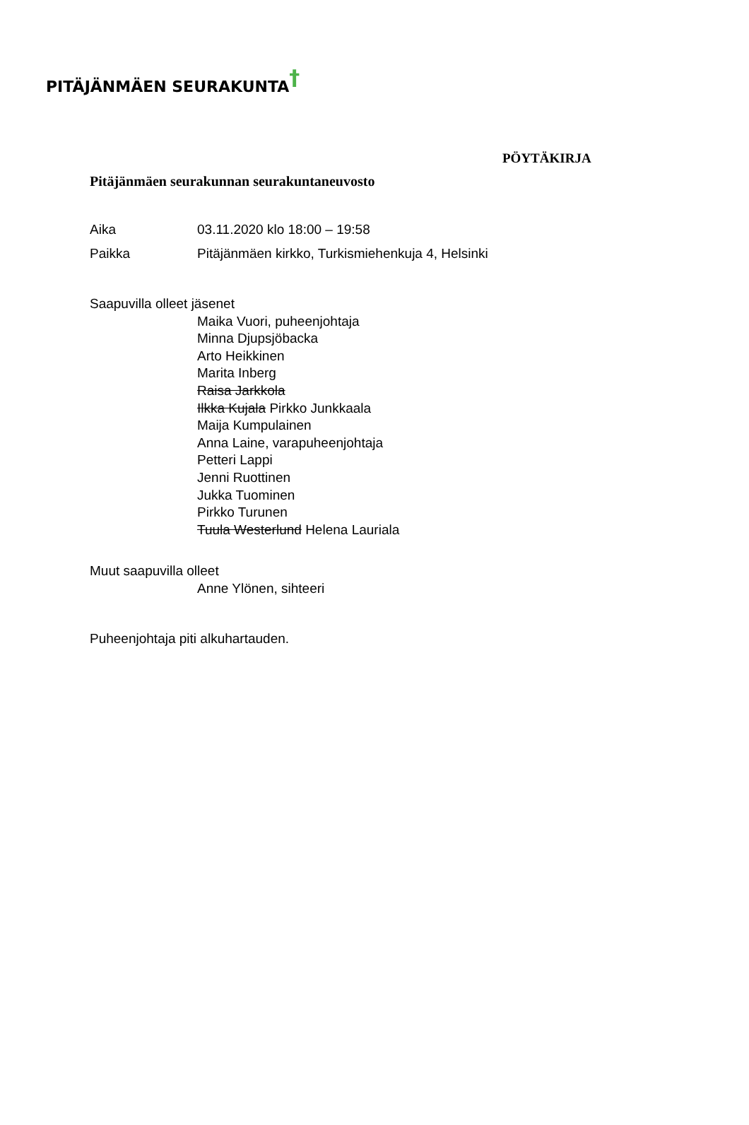PITÄJÄNMÄEN SEURAKUNTA†
PÖYTÄKIRJA
Pitäjänmäen seurakunnan seurakuntaneuvosto
Aika 03.11.2020 klo 18:00 – 19:58
Paikka Pitäjänmäen kirkko, Turkismiehenkuja 4, Helsinki
Saapuvilla olleet jäsenet
Maika Vuori, puheenjohtaja
Minna Djupsjöbacka
Arto Heikkinen
Marita Inberg
Raisa Jarkkola
Ilkka Kujala Pirkko Junkkaala
Maija Kumpulainen
Anna Laine, varapuheenjohtaja
Petteri Lappi
Jenni Ruottinen
Jukka Tuominen
Pirkko Turunen
Tuula Westerlund Helena Lauriala
Muut saapuvilla olleet
Anne Ylönen, sihteeri
Puheenjohtaja piti alkuhartauden.